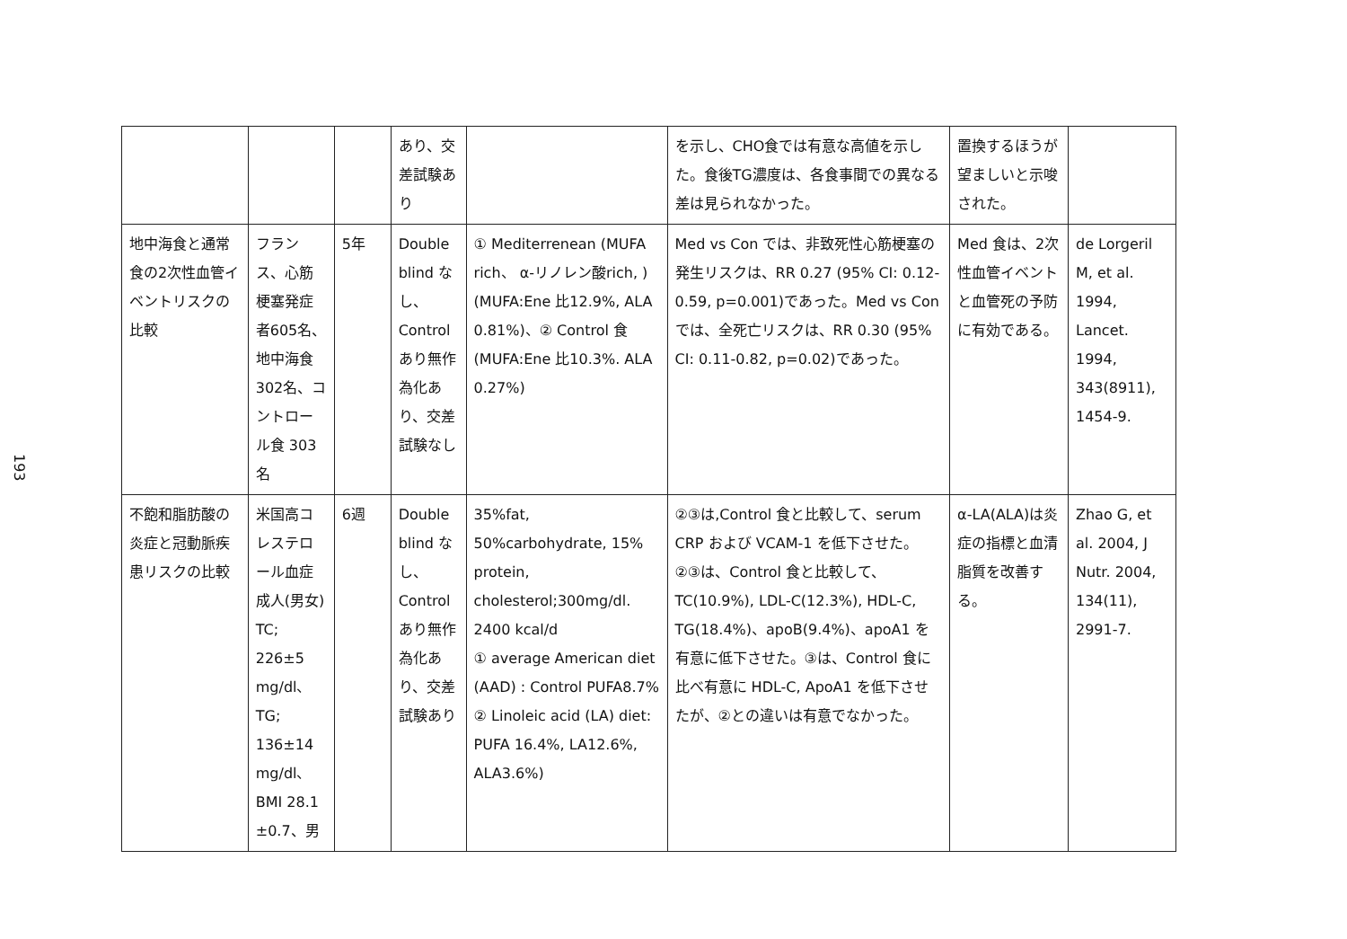193
| | | | あり、交差試験あり | | を示し、CHO食では有意な高値を示した。食後TG濃度は、各食事間での異なる差は見られなかった。 | 置換するほうが望ましいと示唆された。 | |
| 地中海食と通常食の2次性血管イベントリスクの比較 | フランス、心筋梗塞発症者605名、地中海食302名、コントロール食 303名 | 5年 | Double blind なし、Control あり無作為化あり、交差試験なし | ① Mediterrenean (MUFA rich、 α-リノレン酸rich, )(MUFA:Ene 比12.9%, ALA 0.81%)、② Control 食(MUFA:Ene 比10.3%. ALA 0.27%) | Med vs Con では、非致死性心筋梗塞の発生リスクは、RR 0.27 (95% CI: 0.12-0.59, p=0.001)であった。Med vs Con では、全死亡リスクは、RR 0.30 (95% CI: 0.11-0.82, p=0.02)であった。 | Med 食は、2次性血管イベントと血管死の予防に有効である。 | de Lorgeril M, et al. 1994, Lancet. 1994, 343(8911), 1454-9. |
| 不飽和脂肪酸の炎症と冠動脈疾患リスクの比較 | 米国高コレステロール血症成人(男女) TC; 226±5 mg/dl、TG; 136±14 mg/dl、BMI 28.1 ±0.7、男 | 6週 | Double blind なし、Control あり無作為化あり、交差試験あり | 35%fat, 50%carbohydrate, 15% protein, cholesterol;300mg/dl. 2400 kcal/d ① average American diet (AAD) : Control PUFA8.7% ② Linoleic acid (LA) diet: PUFA 16.4%, LA12.6%, ALA3.6%) | ②③は,Control 食と比較して、serum CRP および VCAM-1 を低下させた。②③は、Control 食と比較して、TC(10.9%), LDL-C(12.3%), HDL-C, TG(18.4%)、apoB(9.4%)、apoA1 を有意に低下させた。③は、Control 食に比べ有意に HDL-C, ApoA1 を低下させたが、②との違いは有意でなかった。 | α-LA(ALA)は炎症の指標と血清脂質を改善する。 | Zhao G, et al. 2004, J Nutr. 2004, 134(11), 2991-7. |